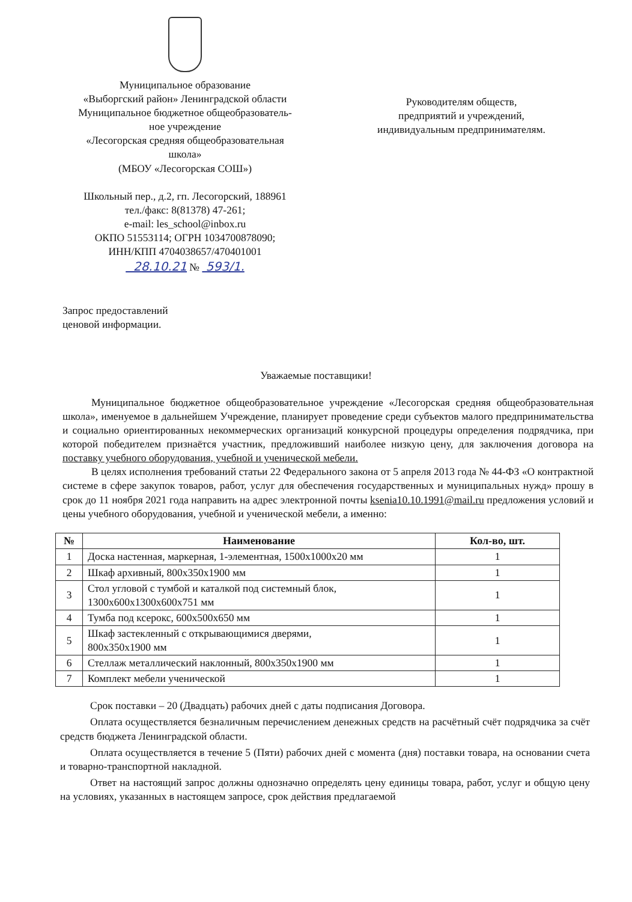Муниципальное образование
«Выборгский район» Ленинградской области
Муниципальное бюджетное общеобразователь-
ное учреждение
«Лесогорская средняя общеобразовательная
школа»
(МБОУ «Лесогорская СОШ»)
Школьный пер., д.2, гп. Лесогорский, 188961
тел./факс: 8(81378) 47-261;
e-mail: les_school@inbox.ru
ОКПО 51553114; ОГРН 1034700878090;
ИНН/КПП 4704038657/470401001
28.10.21 № 593/1.
Руководителям обществ,
предприятий и учреждений,
индивидуальным предпринимателям.
Запрос предоставлений
ценовой информации.
Уважаемые поставщики!
Муниципальное бюджетное общеобразовательное учреждение «Лесогорская средняя общеобразовательная школа», именуемое в дальнейшем Учреждение, планирует проведение среди субъектов малого предпринимательства и социально ориентированных некоммерческих организаций конкурсной процедуры определения подрядчика, при которой победителем признаётся участник, предложивший наиболее низкую цену, для заключения договора на поставку учебного оборудования, учебной и ученической мебели.
В целях исполнения требований статьи 22 Федерального закона от 5 апреля 2013 года № 44-ФЗ «О контрактной системе в сфере закупок товаров, работ, услуг для обеспечения государственных и муниципальных нужд» прошу в срок до 11 ноября 2021 года направить на адрес электронной почты ksenia10.10.1991@mail.ru предложения условий и цены учебного оборудования, учебной и ученической мебели, а именно:
| № | Наименование | Кол-во, шт. |
| --- | --- | --- |
| 1 | Доска настенная, маркерная, 1-элементная, 1500x1000x20 мм | 1 |
| 2 | Шкаф архивный, 800x350x1900 мм | 1 |
| 3 | Стол угловой с тумбой и каталкой под системный блок, 1300x600x1300x600x751 мм | 1 |
| 4 | Тумба под ксерокс, 600x500x650 мм | 1 |
| 5 | Шкаф застекленный с открывающимися дверями, 800x350x1900 мм | 1 |
| 6 | Стеллаж металлический наклонный, 800x350x1900 мм | 1 |
| 7 | Комплект мебели ученической | 1 |
Срок поставки – 20 (Двадцать) рабочих дней с даты подписания Договора.
Оплата осуществляется безналичным перечислением денежных средств на расчётный счёт подрядчика за счёт средств бюджета Ленинградской области.
Оплата осуществляется в течение 5 (Пяти) рабочих дней с момента (дня) поставки товара, на основании счета и товарно-транспортной накладной.
Ответ на настоящий запрос должны однозначно определять цену единицы товара, работ, услуг и общую цену на условиях, указанных в настоящем запросе, срок действия предлагаемой